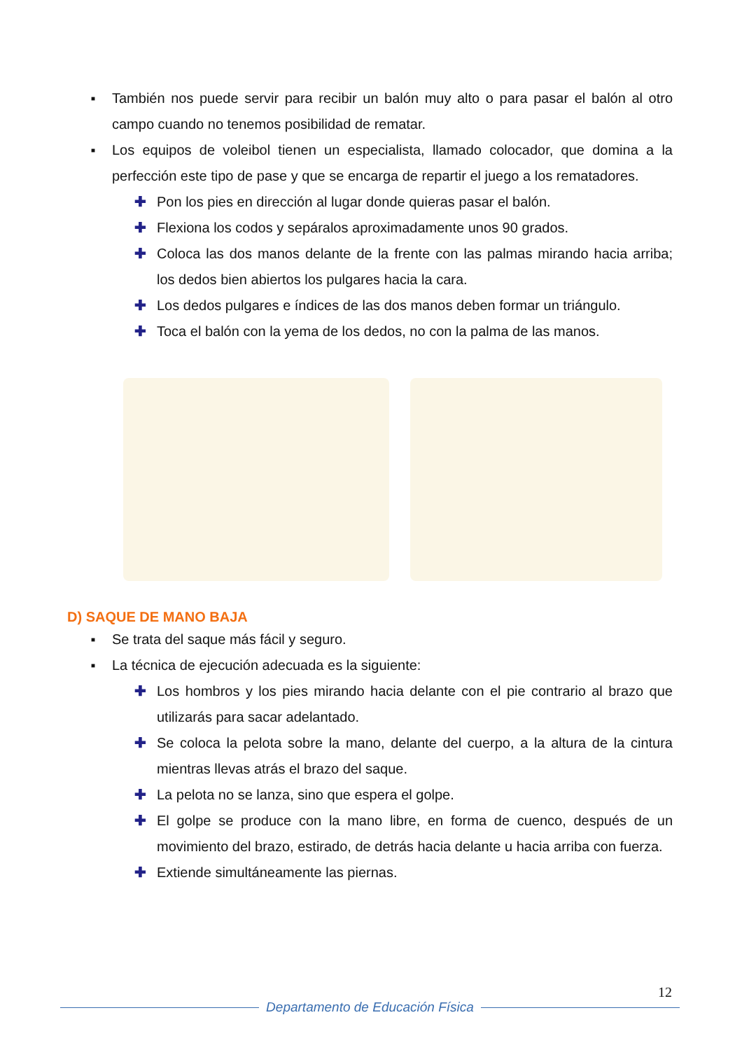■ También nos puede servir para recibir un balón muy alto o para pasar el balón al otro campo cuando no tenemos posibilidad de rematar.
■ Los equipos de voleibol tienen un especialista, llamado colocador, que domina a la perfección este tipo de pase y que se encarga de repartir el juego a los rematadores.
✚ Pon los pies en dirección al lugar donde quieras pasar el balón.
✚ Flexiona los codos y sepáralos aproximadamente unos 90 grados.
✚ Coloca las dos manos delante de la frente con las palmas mirando hacia arriba; los dedos bien abiertos los pulgares hacia la cara.
✚ Los dedos pulgares e índices de las dos manos deben formar un triángulo.
✚ Toca el balón con la yema de los dedos, no con la palma de las manos.
D) SAQUE DE MANO BAJA
■ Se trata del saque más fácil y seguro.
■ La técnica de ejecución adecuada es la siguiente:
✚ Los hombros y los pies mirando hacia delante con el pie contrario al brazo que utilizarás para sacar adelantado.
✚ Se coloca la pelota sobre la mano, delante del cuerpo, a la altura de la cintura mientras llevas atrás el brazo del saque.
✚ La pelota no se lanza, sino que espera el golpe.
✚ El golpe se produce con la mano libre, en forma de cuenco, después de un movimiento del brazo, estirado, de detrás hacia delante u hacia arriba con fuerza.
✚ Extiende simultáneamente las piernas.
12
Departamento de Educación Física